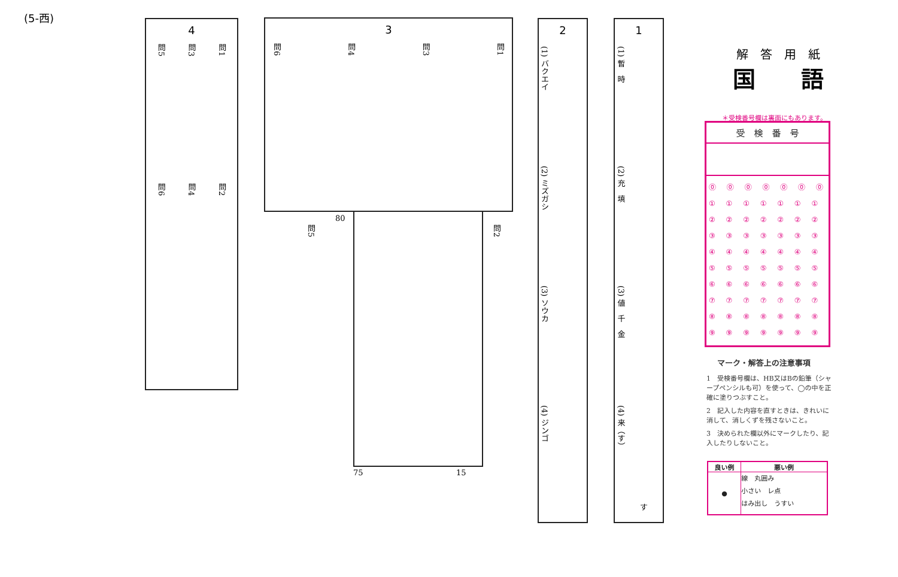(5-西)
解　答　用　紙
国　　語
＊受検番号欄は裏面にもあります。
受　検　番　号
⓪ ⓪ ⓪ ⓪ ⓪ ⓪ ⓪
① ① ① ① ① ① ①
② ② ② ② ② ② ②
③ ③ ③ ③ ③ ③ ③
④ ④ ④ ④ ④ ④ ④
⑤ ⑤ ⑤ ⑤ ⑤ ⑤ ⑤
⑥ ⑥ ⑥ ⑥ ⑥ ⑥ ⑥
⑦ ⑦ ⑦ ⑦ ⑦ ⑦ ⑦
⑧ ⑧ ⑧ ⑧ ⑧ ⑧ ⑧
⑨ ⑨ ⑨ ⑨ ⑨ ⑨ ⑨
マーク・解答上の注意事項
1　受検番号欄は、HB又はBの鉛筆（シャープペンシルも可）を使って、◯の中を正確に塗りつぶすこと。
2　記入した内容を直すときは、きれいに消して、消しくずを残さないこと。
3　決められた欄以外にマークしたり、記入したりしないこと。
| 良い例 | 悪い例 |
| --- | --- |
| ● | 線 丸囲み 小さい レ点 はみ出し うすい |
1
(1) 暫　時
(2) 充　填
(3) 値　千　金
(4) 来（す）
す
2
(1) バクエイ
(2) ミズガシ
(3) ソウカ
(4) ジンゴ
3
問6 問4 問3 問1
80
問5
問2
75 15
4
問5 問3 問1
問6 問4 問2